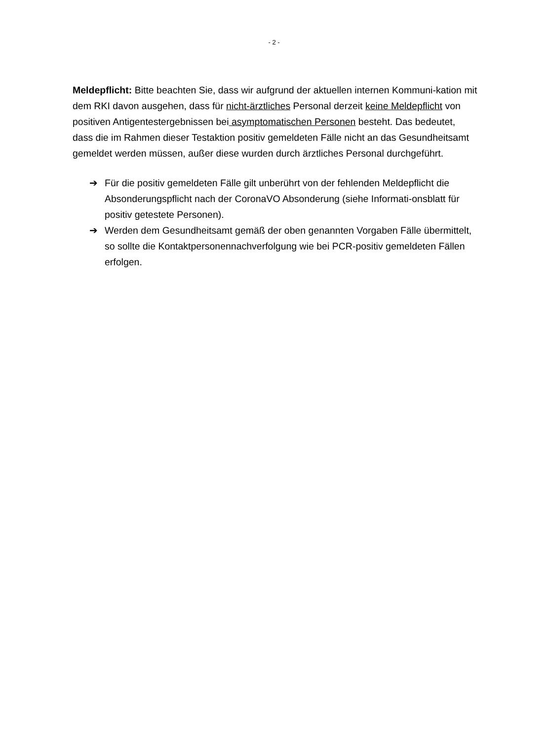- 2 -
Meldepflicht: Bitte beachten Sie, dass wir aufgrund der aktuellen internen Kommuni-kation mit dem RKI davon ausgehen, dass für nicht-ärztliches Personal derzeit keine Meldepflicht von positiven Antigentestergebnissen bei asymptomatischen Personen besteht. Das bedeutet, dass die im Rahmen dieser Testaktion positiv gemeldeten Fälle nicht an das Gesundheitsamt gemeldet werden müssen, außer diese wurden durch ärztliches Personal durchgeführt.
➔ Für die positiv gemeldeten Fälle gilt unberührt von der fehlenden Meldepflicht die Absonderungspflicht nach der CoronaVO Absonderung (siehe Informati-onsblatt für positiv getestete Personen).
➔ Werden dem Gesundheitsamt gemäß der oben genannten Vorgaben Fälle übermittelt, so sollte die Kontaktpersonennachverfolgung wie bei PCR-positiv gemeldeten Fällen erfolgen.